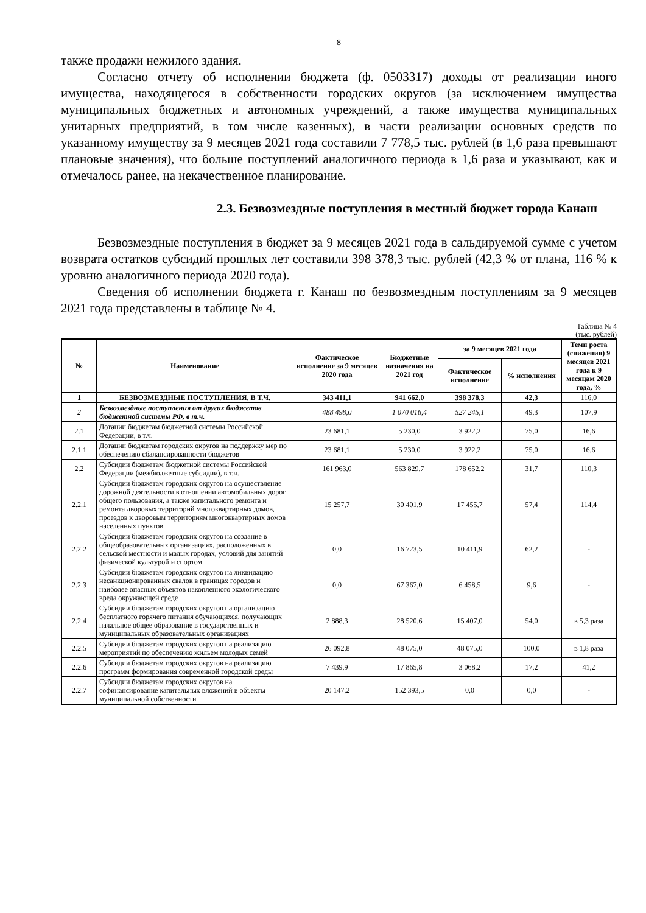8
также продажи нежилого здания.
Согласно отчету об исполнении бюджета (ф. 0503317) доходы от реализации иного имущества, находящегося в собственности городских округов (за исключением имущества муниципальных бюджетных и автономных учреждений, а также имущества муниципальных унитарных предприятий, в том числе казенных), в части реализации основных средств по указанному имуществу за 9 месяцев 2021 года составили 7 778,5 тыс. рублей (в 1,6 раза превышают плановые значения), что больше поступлений аналогичного периода в 1,6 раза и указывают, как и отмечалось ранее, на некачественное планирование.
2.3. Безвозмездные поступления в местный бюджет города Канаш
Безвозмездные поступления в бюджет за 9 месяцев 2021 года в сальдируемой сумме с учетом возврата остатков субсидий прошлых лет составили 398 378,3 тыс. рублей (42,3 % от плана, 116 % к уровню аналогичного периода 2020 года).
Сведения об исполнении бюджета г. Канаш по безвозмездным поступлениям за 9 месяцев 2021 года представлены в таблице № 4.
Таблица № 4
(тыс. рублей)
| № | Наименование | Фактическое исполнение за 9 месяцев 2020 года | Бюджетные назначения на 2021 год | за 9 месяцев 2021 года | | Темп роста (снижения) 9 месяцев 2021 года к 9 месяцам 2020 года, % |
| --- | --- | --- | --- | --- | --- | --- |
| | | | | Фактическое исполнение | % исполнения | |
| 1 | БЕЗВОЗМЕЗДНЫЕ ПОСТУПЛЕНИЯ, В Т.Ч. | 343 411,1 | 941 662,0 | 398 378,3 | 42,3 | 116,0 |
| 2 | Безвозмездные поступления от других бюджетов бюджетной системы РФ, в т.ч. | 488 498,0 | 1 070 016,4 | 527 245,1 | 49,3 | 107,9 |
| 2.1 | Дотации бюджетам бюджетной системы Российской Федерации, в т.ч. | 23 681,1 | 5 230,0 | 3 922,2 | 75,0 | 16,6 |
| 2.1.1 | Дотации бюджетам городских округов на поддержку мер по обеспечению сбалансированности бюджетов | 23 681,1 | 5 230,0 | 3 922,2 | 75,0 | 16,6 |
| 2.2 | Субсидии бюджетам бюджетной системы Российской Федерации (межбюджетные субсидии), в т.ч. | 161 963,0 | 563 829,7 | 178 652,2 | 31,7 | 110,3 |
| 2.2.1 | Субсидии бюджетам городских округов на осуществление дорожной деятельности в отношении автомобильных дорог общего пользования, а также капитального ремонта и ремонта дворовых территорий многоквартирных домов, проездов к дворовым территориям многоквартирных домов населенных пунктов | 15 257,7 | 30 401,9 | 17 455,7 | 57,4 | 114,4 |
| 2.2.2 | Субсидии бюджетам городских округов на создание в общеобразовательных организациях, расположенных в сельской местности и малых городах, условий для занятий физической культурой и спортом | 0,0 | 16 723,5 | 10 411,9 | 62,2 | - |
| 2.2.3 | Субсидии бюджетам городских округов на ликвидацию несанкционированных свалок в границах городов и наиболее опасных объектов накопленного экологического вреда окружающей среде | 0,0 | 67 367,0 | 6 458,5 | 9,6 | - |
| 2.2.4 | Субсидии бюджетам городских округов на организацию бесплатного горячего питания обучающихся, получающих начальное общее образование в государственных и муниципальных образовательных организациях | 2 888,3 | 28 520,6 | 15 407,0 | 54,0 | в 5,3 раза |
| 2.2.5 | Субсидии бюджетам городских округов на реализацию мероприятий по обеспечению жильем молодых семей | 26 092,8 | 48 075,0 | 48 075,0 | 100,0 | в 1,8 раза |
| 2.2.6 | Субсидии бюджетам городских округов на реализацию программ формирования современной городской среды | 7 439,9 | 17 865,8 | 3 068,2 | 17,2 | 41,2 |
| 2.2.7 | Субсидии бюджетам городских округов на софинансирование капитальных вложений в объекты муниципальной собственности | 20 147,2 | 152 393,5 | 0,0 | 0,0 | - |